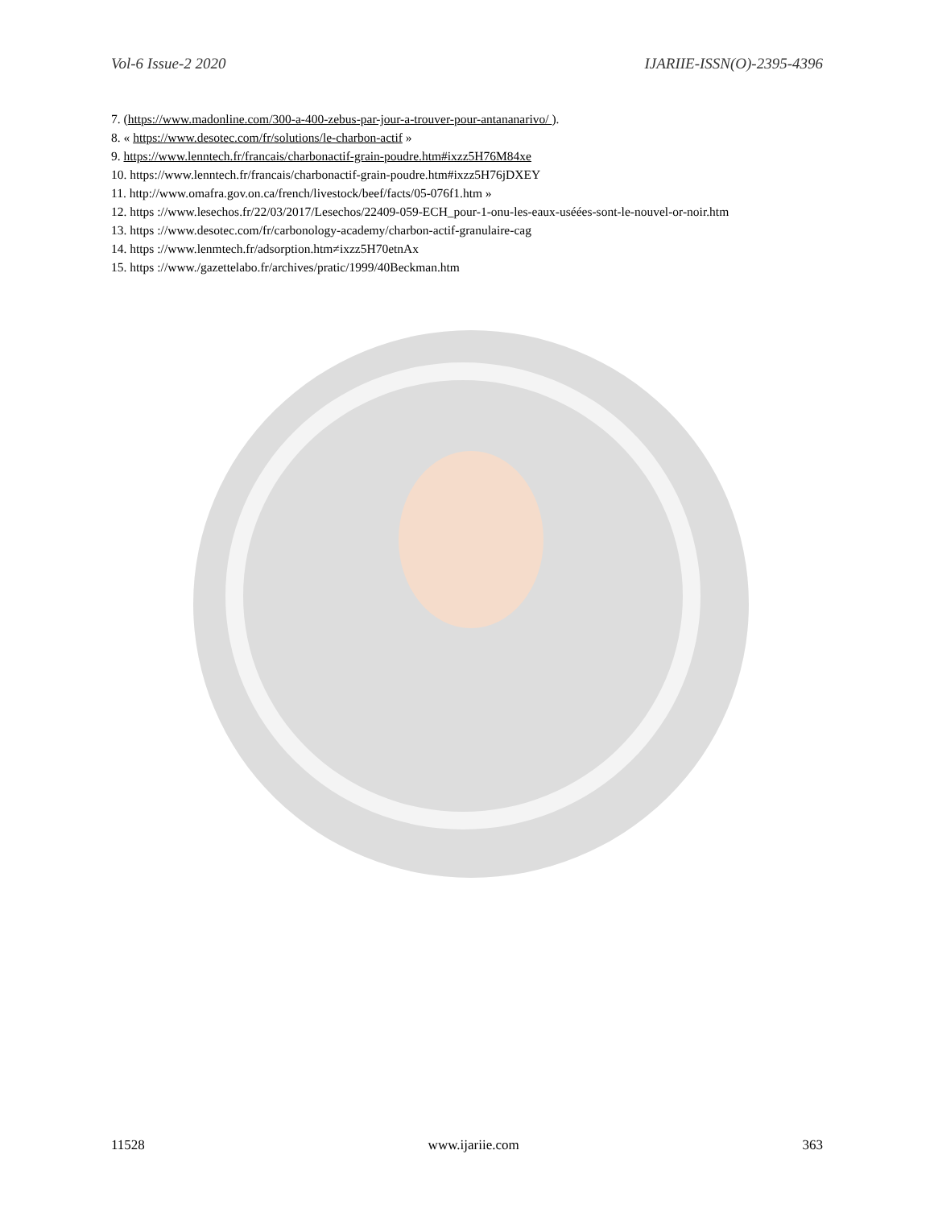Vol-6 Issue-2 2020 IJARIIE-ISSN(O)-2395-4396
7. (https://www.madonline.com/300-a-400-zebus-par-jour-a-trouver-pour-antananarivo/ ).
8. « https://www.desotec.com/fr/solutions/le-charbon-actif »
9. https://www.lenntech.fr/francais/charbonactif-grain-poudre.htm#ixzz5H76M84xe
10. https://www.lenntech.fr/francais/charbonactif-grain-poudre.htm#ixzz5H76jDXEY
11. http://www.omafra.gov.on.ca/french/livestock/beef/facts/05-076f1.htm »
12. https ://www.lesechos.fr/22/03/2017/Lesechos/22409-059-ECH_pour-1-onu-les-eaux-uséées-sont-le-nouvel-or-noir.htm
13. https ://www.desotec.com/fr/carbonology-academy/charbon-actif-granulaire-cag
14. https ://www.lenmtech.fr/adsorption.htm≠ixzz5H70etnAx
15. https ://www./gazettelabo.fr/archives/pratic/1999/40Beckman.htm
11528 www.ijariie.com 363